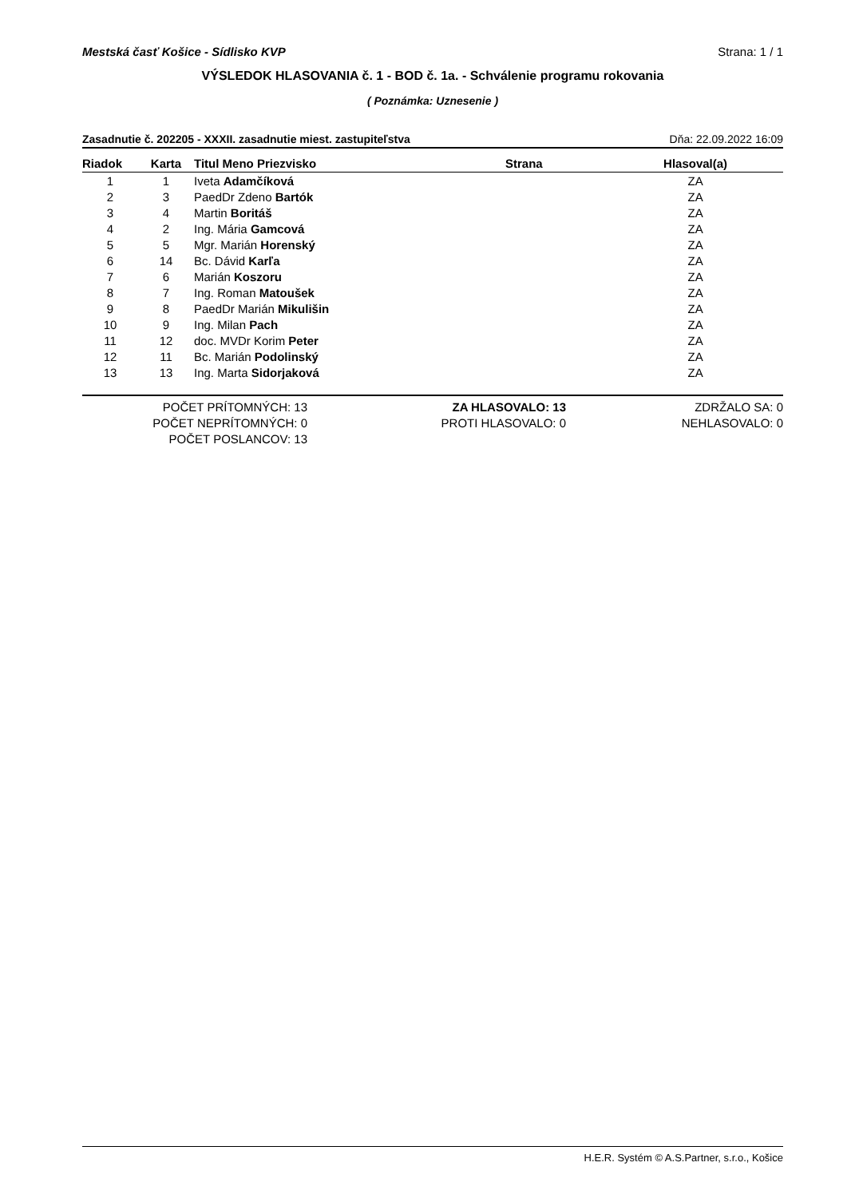Mestská časť Košice - Sídlisko KVP Strana: 1 / 1
VÝSLEDOK HLASOVANIA č. 1 - BOD č. 1a. - Schválenie programu rokovania
( Poznámka: Uznesenie )
Zasadnutie č. 202205 - XXXII. zasadnutie miest. zastupiteľstva Dňa: 22.09.2022 16:09
| Riadok | Karta | Titul Meno Priezvisko | Strana | Hlasoval(a) |
| --- | --- | --- | --- | --- |
| 1 | 1 | Iveta Adamčíková | | ZA |
| 2 | 3 | PaedDr Zdeno Bartók | | ZA |
| 3 | 4 | Martin Boritáš | | ZA |
| 4 | 2 | Ing. Mária Gamcová | | ZA |
| 5 | 5 | Mgr. Marián Horenský | | ZA |
| 6 | 14 | Bc. Dávid Karľa | | ZA |
| 7 | 6 | Marián Koszoru | | ZA |
| 8 | 7 | Ing. Roman Matoušek | | ZA |
| 9 | 8 | PaedDr Marián Mikulišin | | ZA |
| 10 | 9 | Ing. Milan Pach | | ZA |
| 11 | 12 | doc. MVDr Korim Peter | | ZA |
| 12 | 11 | Bc. Marián Podolinský | | ZA |
| 13 | 13 | Ing. Marta Sidorjaková | | ZA |
POČET PRÍTOMNÝCH: 13
POČET NEPRÍTOMNÝCH: 0
POČET POSLANCOV: 13
ZA HLASOVALO: 13
PROTI HLASOVALO: 0
ZDRŽALO SA: 0
NEHLASOVALO: 0
H.E.R. Systém © A.S.Partner, s.r.o., Košice